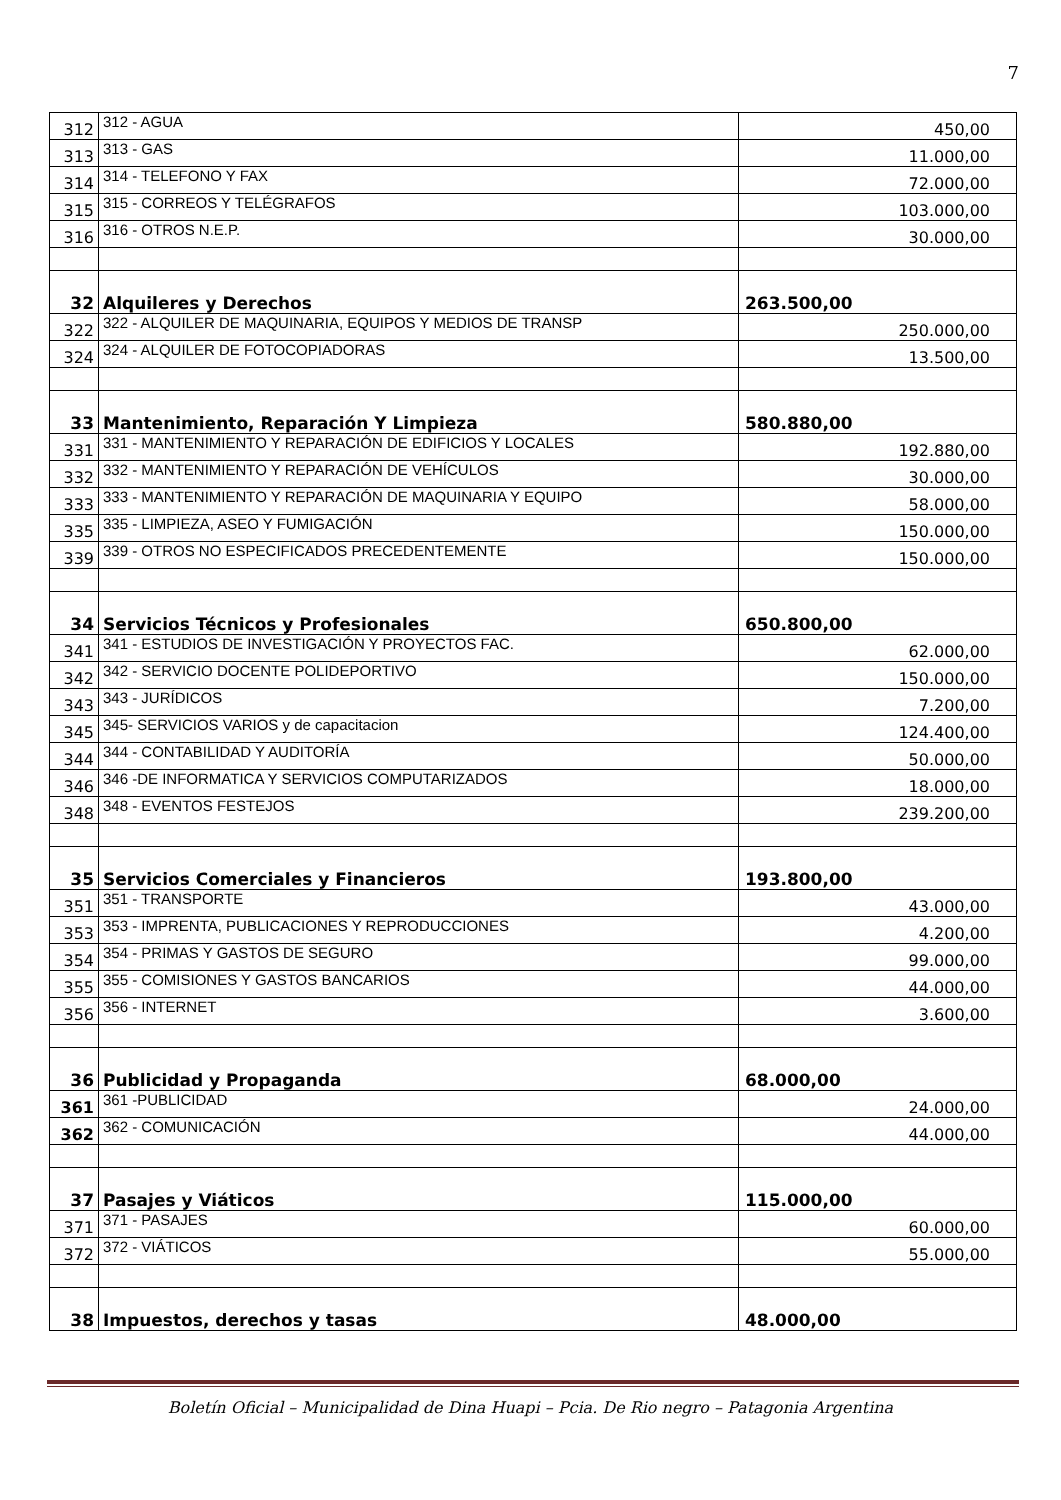7
| 312 | 312 - AGUA | 450,00 |
| 313 | 313 - GAS | 11.000,00 |
| 314 | 314 - TELEFONO Y FAX | 72.000,00 |
| 315 | 315 - CORREOS Y TELÉGRAFOS | 103.000,00 |
| 316 | 316 - OTROS N.E.P. | 30.000,00 |
| 32 | Alquileres y Derechos | 263.500,00 |
| 322 | 322 - ALQUILER DE MAQUINARIA, EQUIPOS Y MEDIOS DE TRANSP | 250.000,00 |
| 324 | 324 - ALQUILER DE FOTOCOPIADORAS | 13.500,00 |
| 33 | Mantenimiento, Reparación Y Limpieza | 580.880,00 |
| 331 | 331 - MANTENIMIENTO Y REPARACIÓN DE EDIFICIOS Y LOCALES | 192.880,00 |
| 332 | 332 - MANTENIMIENTO Y REPARACIÓN DE VEHÍCULOS | 30.000,00 |
| 333 | 333 - MANTENIMIENTO Y REPARACIÓN DE MAQUINARIA Y EQUIPO | 58.000,00 |
| 335 | 335 - LIMPIEZA, ASEO Y FUMIGACIÓN | 150.000,00 |
| 339 | 339 - OTROS NO ESPECIFICADOS PRECEDENTEMENTE | 150.000,00 |
| 34 | Servicios Técnicos y Profesionales | 650.800,00 |
| 341 | 341 - ESTUDIOS DE INVESTIGACIÓN Y PROYECTOS FAC. | 62.000,00 |
| 342 | 342 - SERVICIO DOCENTE POLIDEPORTIVO | 150.000,00 |
| 343 | 343 - JURÍDICOS | 7.200,00 |
| 345 | 345- SERVICIOS VARIOS y de capacitacion | 124.400,00 |
| 344 | 344 - CONTABILIDAD Y AUDITORÍA | 50.000,00 |
| 346 | 346 -DE INFORMATICA Y SERVICIOS COMPUTARIZADOS | 18.000,00 |
| 348 | 348 - EVENTOS FESTEJOS | 239.200,00 |
| 35 | Servicios Comerciales y Financieros | 193.800,00 |
| 351 | 351 - TRANSPORTE | 43.000,00 |
| 353 | 353 - IMPRENTA, PUBLICACIONES Y REPRODUCCIONES | 4.200,00 |
| 354 | 354 - PRIMAS Y GASTOS DE SEGURO | 99.000,00 |
| 355 | 355 - COMISIONES Y GASTOS BANCARIOS | 44.000,00 |
| 356 | 356 - INTERNET | 3.600,00 |
| 36 | Publicidad y Propaganda | 68.000,00 |
| 361 | 361 -PUBLICIDAD | 24.000,00 |
| 362 | 362 - COMUNICACIÓN | 44.000,00 |
| 37 | Pasajes y Viáticos | 115.000,00 |
| 371 | 371 - PASAJES | 60.000,00 |
| 372 | 372 - VIÁTICOS | 55.000,00 |
| 38 | Impuestos, derechos y tasas | 48.000,00 |
Boletín Oficial – Municipalidad de Dina Huapi – Pcia. De Rio negro – Patagonia Argentina